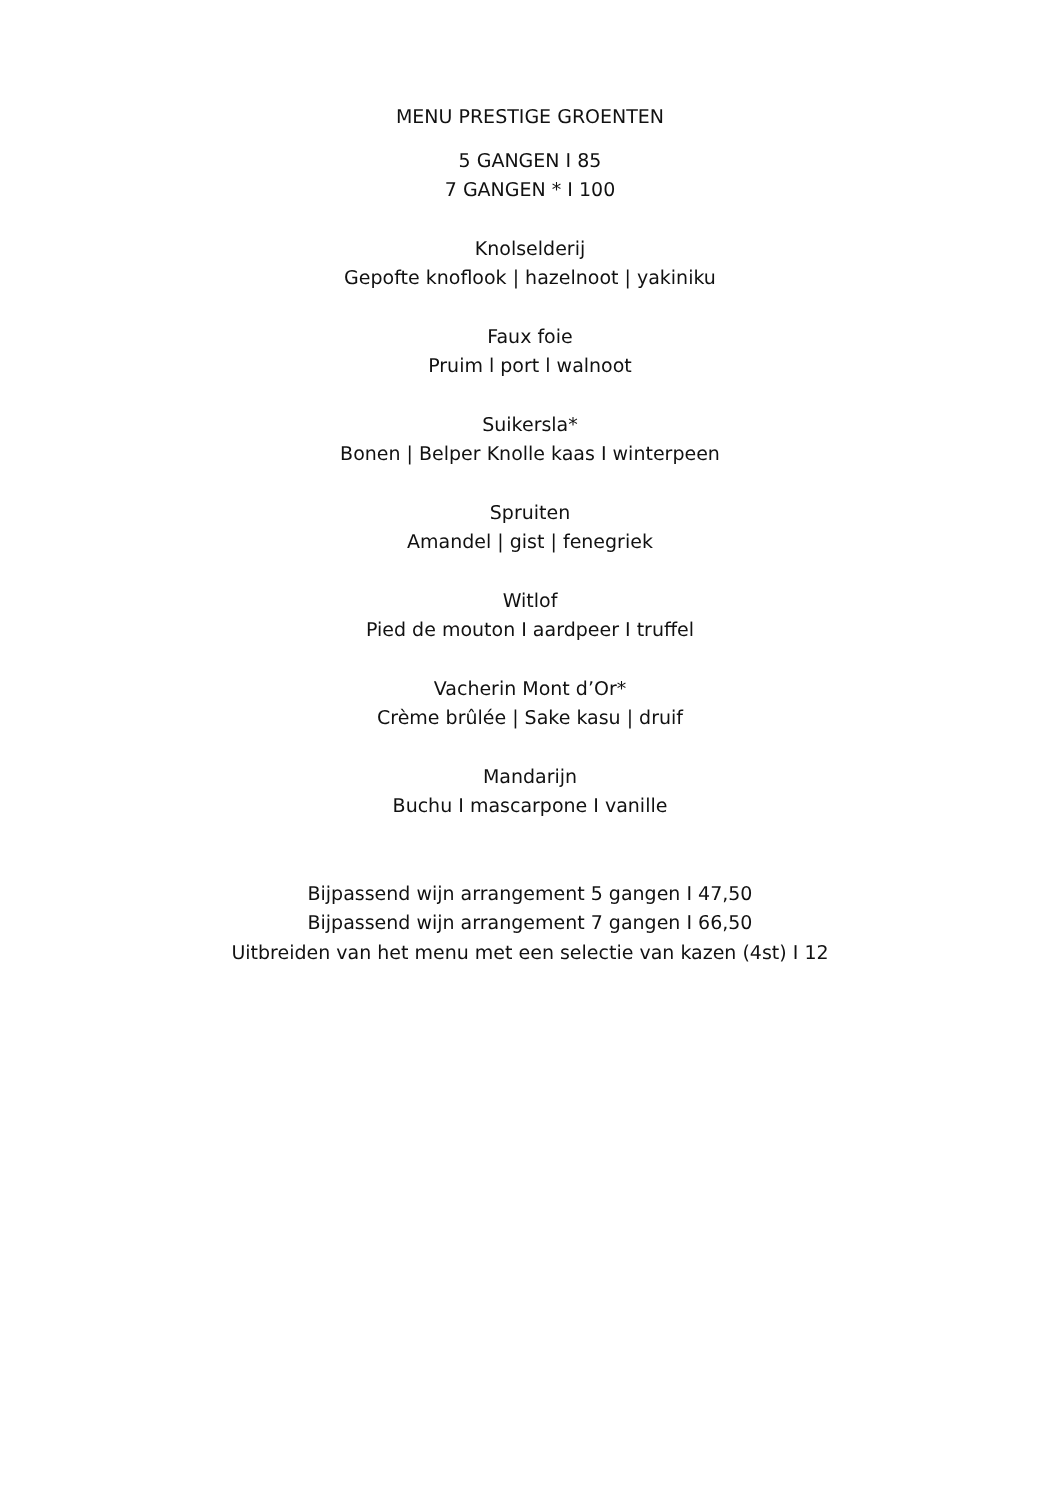MENU PRESTIGE GROENTEN
5 GANGEN I 85
7 GANGEN * I 100
Knolselderij
Gepofte knoflook | hazelnoot | yakiniku
Faux foie
Pruim l port l walnoot
Suikersla*
Bonen | Belper Knolle kaas I winterpeen
Spruiten
Amandel | gist | fenegriek
Witlof
Pied de mouton I aardpeer I truffel
Vacherin Mont d’Or*
Crème brûlée | Sake kasu | druif
Mandarijn
Buchu I mascarpone I vanille
Bijpassend wijn arrangement 5 gangen I 47,50
Bijpassend wijn arrangement 7 gangen I 66,50
Uitbreiden van het menu met een selectie van kazen (4st) I 12